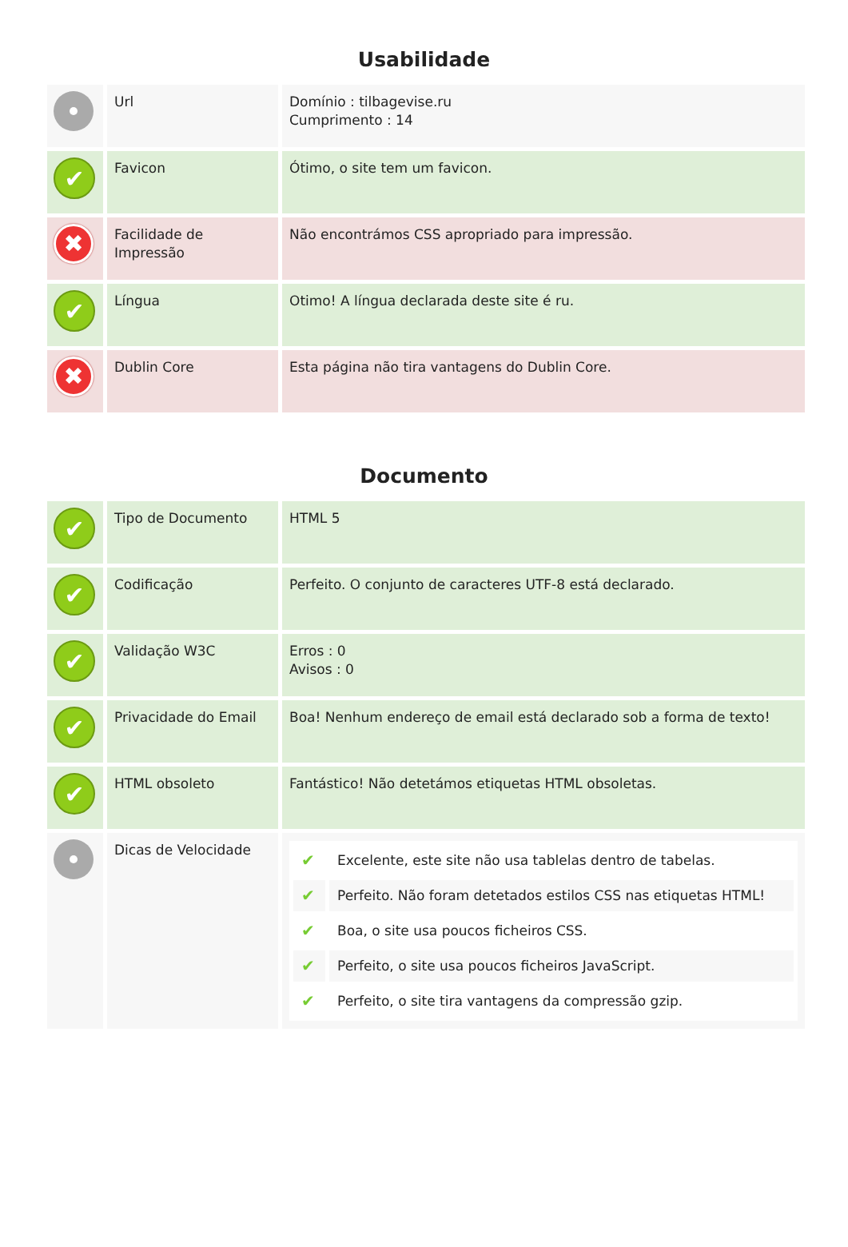Usabilidade
| | Url | Domínio : tilbagevise.ru Cumprimento : 14 |
| ✔ | Favicon | Ótimo, o site tem um favicon. |
| ✖ | Facilidade de Impressão | Não encontrámos CSS apropriado para impressão. |
| ✔ | Língua | Otimo! A língua declarada deste site é ru. |
| ✖ | Dublin Core | Esta página não tira vantagens do Dublin Core. |
Documento
| ✔ | Tipo de Documento | HTML 5 |
| ✔ | Codificação | Perfeito. O conjunto de caracteres UTF-8 está declarado. |
| ✔ | Validação W3C | Erros : 0 Avisos : 0 |
| ✔ | Privacidade do Email | Boa! Nenhum endereço de email está declarado sob a forma de texto! |
| ✔ | HTML obsoleto | Fantástico! Não detetámos etiquetas HTML obsoletas. |
| | Dicas de Velocidade | / ✔ / Excelente, este site não usa tablelas dentro de tabelas. / / ✔ / Perfeito. Não foram detetados estilos CSS nas etiquetas HTML! / / ✔ / Boa, o site usa poucos ficheiros CSS. / / ✔ / Perfeito, o site usa poucos ficheiros JavaScript. / / ✔ / Perfeito, o site tira vantagens da compressão gzip. / |